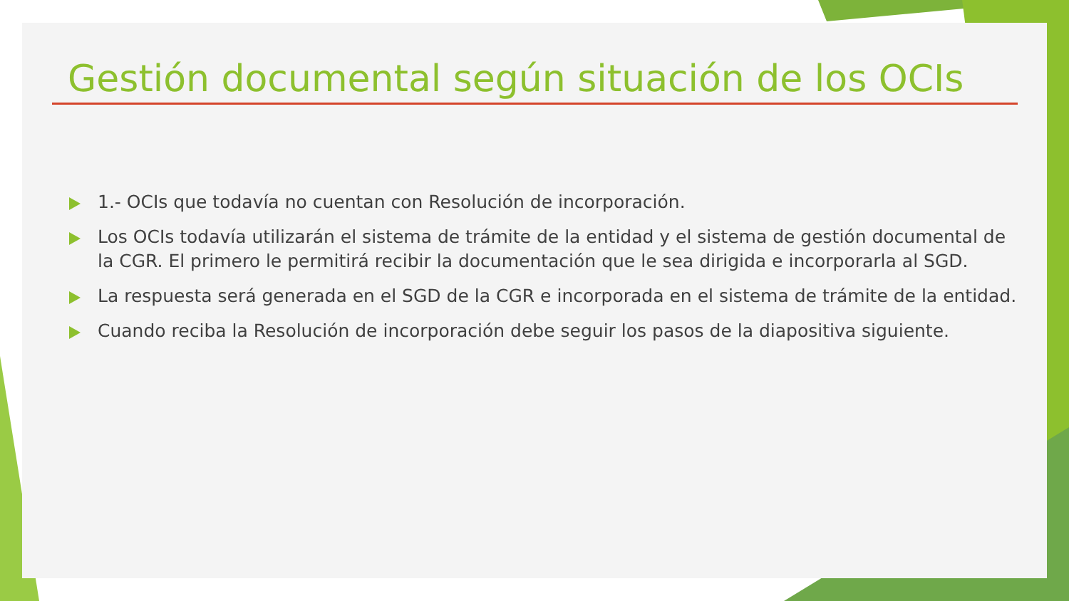Gestión documental según situación de los OCIs
1.- OCIs que todavía no cuentan con Resolución de incorporación.
Los OCIs todavía utilizarán el sistema de trámite de la entidad y el sistema de gestión documental de la CGR. El primero le permitirá recibir la documentación que le sea dirigida e incorporarla al SGD.
La respuesta será generada en el SGD de la CGR e incorporada en el sistema de trámite de la entidad.
Cuando reciba la Resolución de incorporación debe seguir los pasos de la diapositiva siguiente.